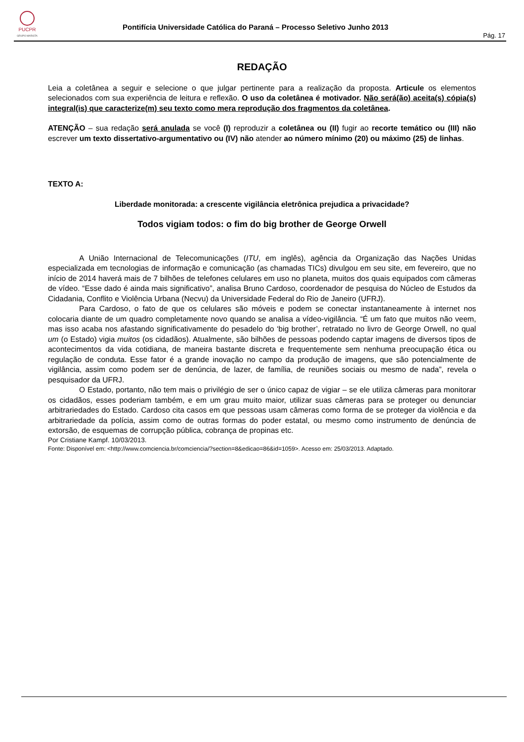PUCPR
GRUPO MARISTA
Pontifícia Universidade Católica do Paraná – Processo Seletivo Junho 2013
Pág. 17
REDAÇÃO
Leia a coletânea a seguir e selecione o que julgar pertinente para a realização da proposta. Articule os elementos selecionados com sua experiência de leitura e reflexão. O uso da coletânea é motivador. Não será(ão) aceita(s) cópia(s) integral(is) que caracterize(m) seu texto como mera reprodução dos fragmentos da coletânea.
ATENÇÃO – sua redação será anulada se você (I) reproduzir a coletânea ou (II) fugir ao recorte temático ou (III) não escrever um texto dissertativo-argumentativo ou (IV) não atender ao número mínimo (20) ou máximo (25) de linhas.
TEXTO A:
Liberdade monitorada: a crescente vigilância eletrônica prejudica a privacidade?
Todos vigiam todos: o fim do big brother de George Orwell
A União Internacional de Telecomunicações (ITU, em inglês), agência da Organização das Nações Unidas especializada em tecnologias de informação e comunicação (as chamadas TICs) divulgou em seu site, em fevereiro, que no início de 2014 haverá mais de 7 bilhões de telefones celulares em uso no planeta, muitos dos quais equipados com câmeras de vídeo. “Esse dado é ainda mais significativo”, analisa Bruno Cardoso, coordenador de pesquisa do Núcleo de Estudos da Cidadania, Conflito e Violência Urbana (Necvu) da Universidade Federal do Rio de Janeiro (UFRJ).
Para Cardoso, o fato de que os celulares são móveis e podem se conectar instantaneamente à internet nos colocaria diante de um quadro completamente novo quando se analisa a vídeo-vigilância. “É um fato que muitos não veem, mas isso acaba nos afastando significativamente do pesadelo do ‘big brother’, retratado no livro de George Orwell, no qual um (o Estado) vigia muitos (os cidadãos). Atualmente, são bilhões de pessoas podendo captar imagens de diversos tipos de acontecimentos da vida cotidiana, de maneira bastante discreta e frequentemente sem nenhuma preocupação ética ou regulação de conduta. Esse fator é a grande inovação no campo da produção de imagens, que são potencialmente de vigilância, assim como podem ser de denúncia, de lazer, de família, de reuniões sociais ou mesmo de nada”, revela o pesquisador da UFRJ.
O Estado, portanto, não tem mais o privilégio de ser o único capaz de vigiar – se ele utiliza câmeras para monitorar os cidadãos, esses poderiam também, e em um grau muito maior, utilizar suas câmeras para se proteger ou denunciar arbitrariedades do Estado. Cardoso cita casos em que pessoas usam câmeras como forma de se proteger da violência e da arbitrariedade da polícia, assim como de outras formas do poder estatal, ou mesmo como instrumento de denúncia de extorsão, de esquemas de corrupção pública, cobrança de propinas etc.
Por Cristiane Kampf. 10/03/2013.
Fonte: Disponível em: <http://www.comciencia.br/comciencia/?section=8&edicao=86&id=1059>. Acesso em: 25/03/2013. Adaptado.